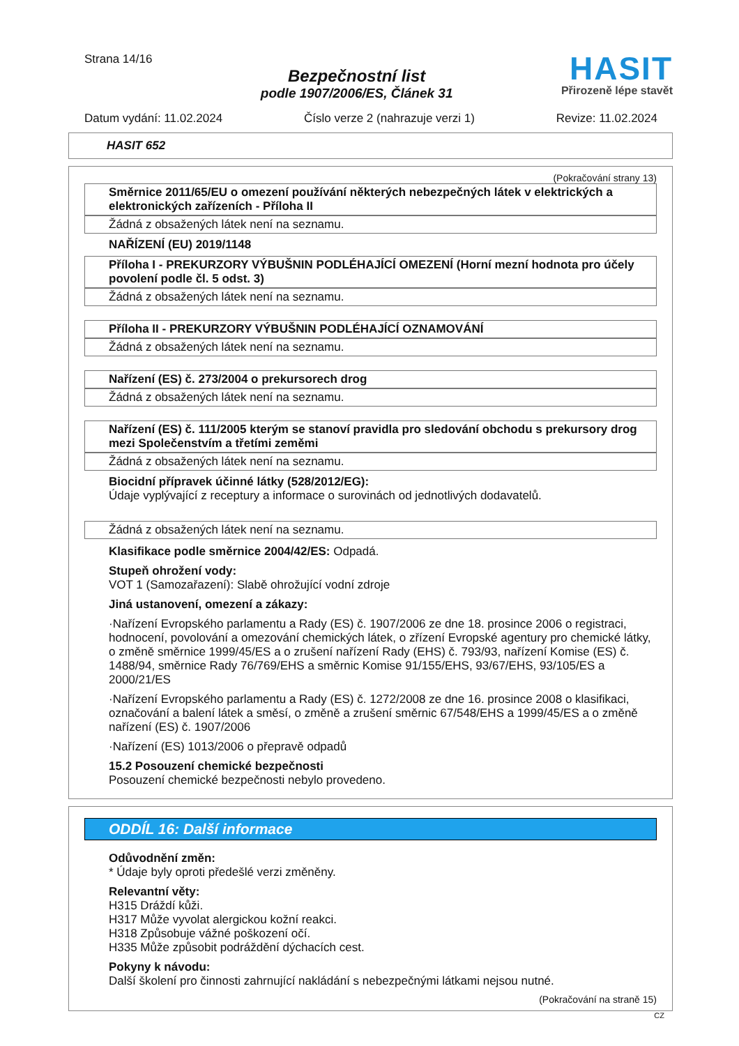Strana 14/16
Bezpečnostní list
podle 1907/2006/ES, Článek 31
HASIT
Přirozeně lépe stavět
Datum vydání: 11.02.2024 Číslo verze 2 (nahrazuje verzi 1) Revize: 11.02.2024
HASIT 652
(Pokračování strany 13)
Směrnice 2011/65/EU o omezení používání některých nebezpečných látek v elektrických a elektronických zařízeních - Příloha II
Žádná z obsažených látek není na seznamu.
NAŘÍZENÍ (EU) 2019/1148
Příloha I - PREKURZORY VÝBUŠNIN PODLÉHAJÍCÍ OMEZENÍ (Horní mezní hodnota pro účely povolení podle čl. 5 odst. 3)
Žádná z obsažených látek není na seznamu.
Příloha II - PREKURZORY VÝBUŠNIN PODLÉHAJÍCÍ OZNAMOVÁNÍ
Žádná z obsažených látek není na seznamu.
Nařízení (ES) č. 273/2004 o prekursorech drog
Žádná z obsažených látek není na seznamu.
Nařízení (ES) č. 111/2005 kterým se stanoví pravidla pro sledování obchodu s prekursory drog mezi Společenstvím a třetími zeměmi
Žádná z obsažených látek není na seznamu.
Biocidní přípravek účinné látky (528/2012/EG):
Údaje vyplývající z receptury a informace o surovinách od jednotlivých dodavatelů.
Žádná z obsažených látek není na seznamu.
Klasifikace podle směrnice 2004/42/ES: Odpadá.
Stupeň ohrožení vody:
VOT 1 (Samozařazení): Slabě ohrožující vodní zdroje
Jiná ustanovení, omezení a zákazy:
·Nařízení Evropského parlamentu a Rady (ES) č. 1907/2006 ze dne 18. prosince 2006 o registraci, hodnocení, povolování a omezování chemických látek, o zřízení Evropské agentury pro chemické látky, o změně směrnice 1999/45/ES a o zrušení nařízení Rady (EHS) č. 793/93, nařízení Komise (ES) č. 1488/94, směrnice Rady 76/769/EHS a směrnic Komise 91/155/EHS, 93/67/EHS, 93/105/ES a 2000/21/ES
·Nařízení Evropského parlamentu a Rady (ES) č. 1272/2008 ze dne 16. prosince 2008 o klasifikaci, označování a balení látek a směsí, o změně a zrušení směrnic 67/548/EHS a 1999/45/ES a o změně nařízení (ES) č. 1907/2006
·Nařízení (ES) 1013/2006 o přepravě odpadů
15.2 Posouzení chemické bezpečnosti
Posouzení chemické bezpečnosti nebylo provedeno.
ODDÍL 16: Další informace
Odůvodnění změn:
* Údaje byly oproti předešlé verzi změněny.
Relevantní věty:
H315 Dráždí kůži.
H317 Může vyvolat alergickou kožní reakci.
H318 Způsobuje vážné poškození očí.
H335 Může způsobit podráždění dýchacích cest.
Pokyny k návodu:
Další školení pro činnosti zahrnující nakládání s nebezpečnými látkami nejsou nutné.
(Pokračování na straně 15)
CZ